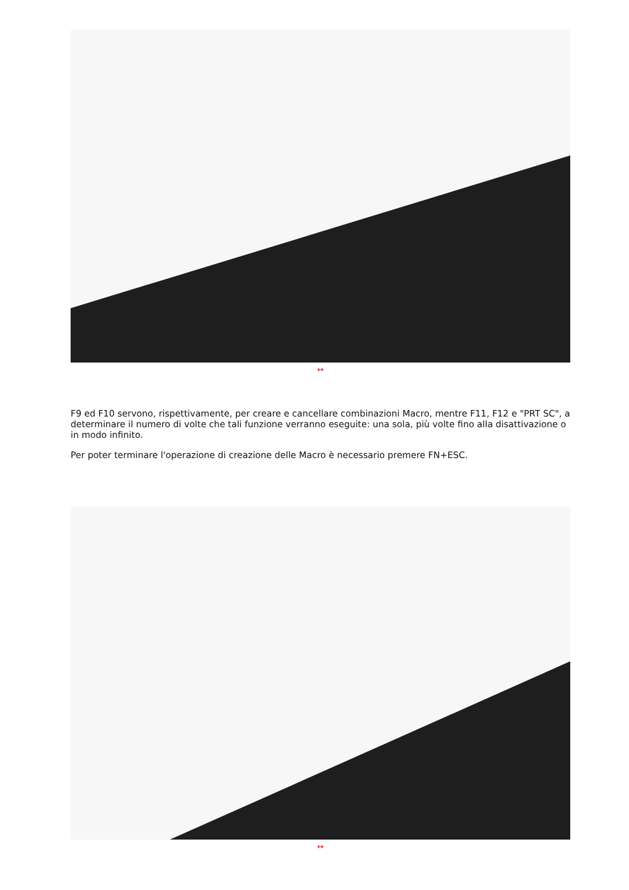↔
F9 ed F10 servono, rispettivamente, per creare e cancellare combinazioni Macro, mentre F11, F12 e "PRT SC", a determinare il numero di volte che tali funzione verranno eseguite: una sola, più volte fino alla disattivazione o in modo infinito.
Per poter terminare l'operazione di creazione delle Macro è necessario premere FN+ESC.
↔